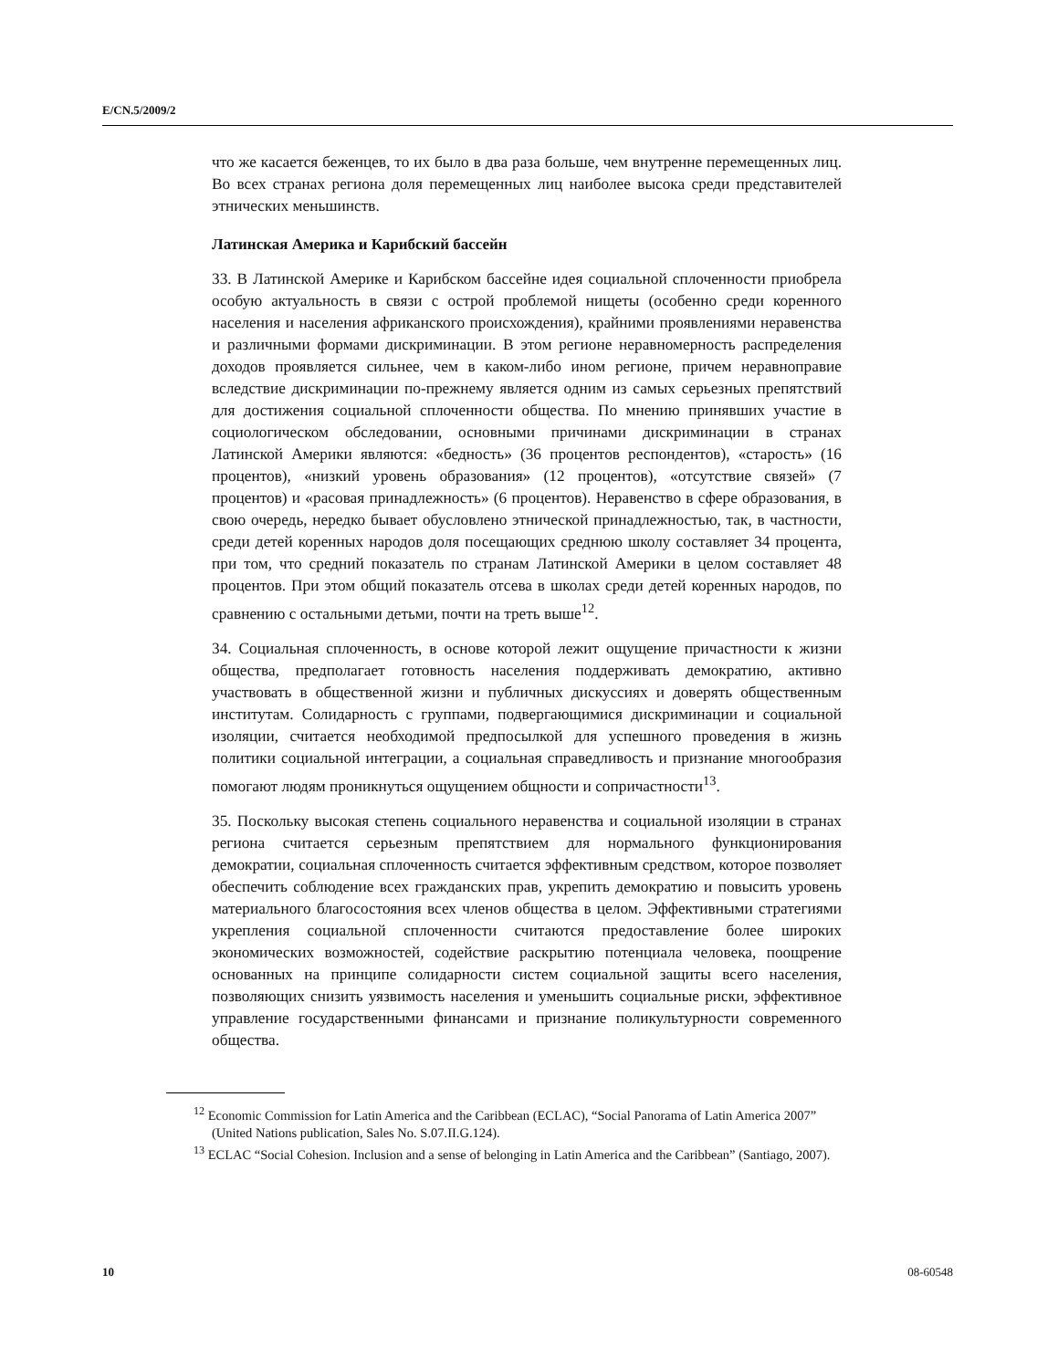E/CN.5/2009/2
что же касается беженцев, то их было в два раза больше, чем внутренне перемещенных лиц. Во всех странах региона доля перемещенных лиц наиболее высока среди представителей этнических меньшинств.
Латинская Америка и Карибский бассейн
33. В Латинской Америке и Карибском бассейне идея социальной сплоченности приобрела особую актуальность в связи с острой проблемой нищеты (особенно среди коренного населения и населения африканского происхождения), крайними проявлениями неравенства и различными формами дискриминации. В этом регионе неравномерность распределения доходов проявляется сильнее, чем в каком-либо ином регионе, причем неравноправие вследствие дискриминации по-прежнему является одним из самых серьезных препятствий для достижения социальной сплоченности общества. По мнению принявших участие в социологическом обследовании, основными причинами дискриминации в странах Латинской Америки являются: «бедность» (36 процентов респондентов), «старость» (16 процентов), «низкий уровень образования» (12 процентов), «отсутствие связей» (7 процентов) и «расовая принадлежность» (6 процентов). Неравенство в сфере образования, в свою очередь, нередко бывает обусловлено этнической принадлежностью, так, в частности, среди детей коренных народов доля посещающих среднюю школу составляет 34 процента, при том, что средний показатель по странам Латинской Америки в целом составляет 48 процентов. При этом общий показатель отсева в школах среди детей коренных народов, по сравнению с остальными детьми, почти на треть выше<sup>12</sup>.
34. Социальная сплоченность, в основе которой лежит ощущение причастности к жизни общества, предполагает готовность населения поддерживать демократию, активно участвовать в общественной жизни и публичных дискуссиях и доверять общественным институтам. Солидарность с группами, подвергающимися дискриминации и социальной изоляции, считается необходимой предпосылкой для успешного проведения в жизнь политики социальной интеграции, а социальная справедливость и признание многообразия помогают людям проникнуться ощущением общности и сопричастности<sup>13</sup>.
35. Поскольку высокая степень социального неравенства и социальной изоляции в странах региона считается серьезным препятствием для нормального функционирования демократии, социальная сплоченность считается эффективным средством, которое позволяет обеспечить соблюдение всех гражданских прав, укрепить демократию и повысить уровень материального благосостояния всех членов общества в целом. Эффективными стратегиями укрепления социальной сплоченности считаются предоставление более широких экономических возможностей, содействие раскрытию потенциала человека, поощрение основанных на принципе солидарности систем социальной защиты всего населения, позволяющих снизить уязвимость населения и уменьшить социальные риски, эффективное управление государственными финансами и признание поликультурности современного общества.
<sup>12</sup> Economic Commission for Latin America and the Caribbean (ECLAC), “Social Panorama of Latin America 2007” (United Nations publication, Sales No. S.07.II.G.124).
<sup>13</sup> ECLAC “Social Cohesion. Inclusion and a sense of belonging in Latin America and the Caribbean” (Santiago, 2007).
10 08-60548